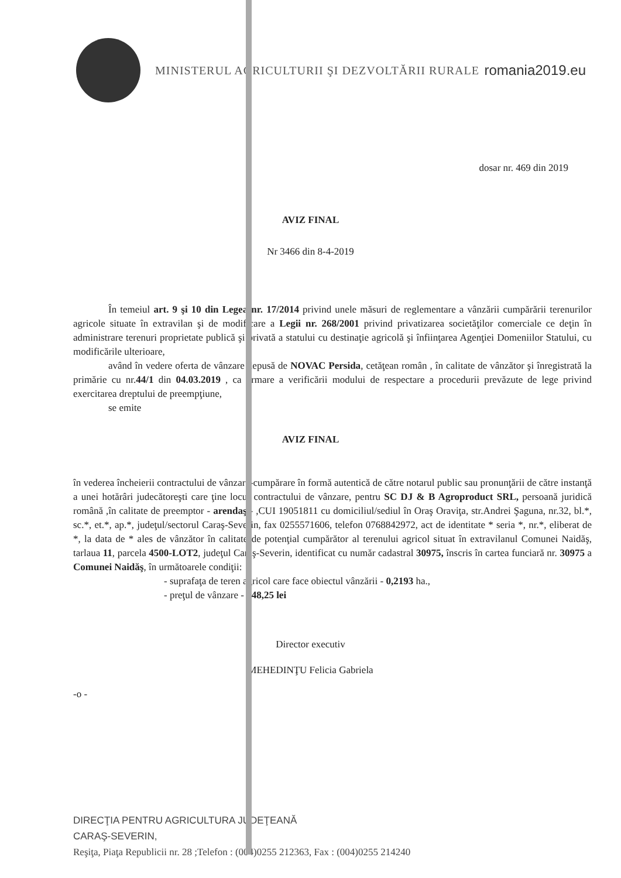MINISTERUL AGRICULTURII ŞI DEZVOLTĂRII RURALE
romania2019.eu
dosar nr. 469 din 2019
AVIZ FINAL
Nr 3466 din 8-4-2019
În temeiul art. 9 şi 10 din Legea nr. 17/2014 privind unele măsuri de reglementare a vânzării cumpărării terenurilor agricole situate în extravilan şi de modificare a Legii nr. 268/2001 privind privatizarea societăţilor comerciale ce deţin în administrare terenuri proprietate publică şi privată a statului cu destinaţie agricolă şi înfiinţarea Agenţiei Domeniilor Statului, cu modificările ulterioare,
având în vedere oferta de vânzare depusă de NOVAC Persida, cetăţean român , în calitate de vânzător şi înregistrată la primărie cu nr.44/1 din 04.03.2019 , ca urmare a verificării modului de respectare a procedurii prevăzute de lege privind exercitarea dreptului de preempţiune,
se emite
AVIZ FINAL
în vederea încheierii contractului de vânzare-cumpărare în formă autentică de către notarul public sau pronunţării de către instanţă a unei hotărâri judecătoreşti care ţine locul contractului de vânzare, pentru SC DJ & B Agroproduct SRL, persoană juridică română ,în calitate de preemptor - arendaş - ,CUI 19051811 cu domiciliul/sediul în Oraş Oraviţa, str.Andrei Şaguna, nr.32, bl.*, sc.*, et.*, ap.*, judeţul/sectorul Caraş-Severin, fax 0255571606, telefon 0768842972, act de identitate * seria *, nr.*, eliberat de *, la data de * ales de vânzător în calitate de potenţial cumpărător al terenului agricol situat în extravilanul Comunei Naidăş, tarlaua 11, parcela 4500-LOT2, judeţul Caraş-Severin, identificat cu număr cadastral 30975, înscris în cartea funciară nr. 30975 a Comunei Naidăş, în următoarele condiţii:
- suprafaţa de teren agricol care face obiectul vânzării - 0,2193 ha.,
- preţul de vânzare - 548,25 lei
Director executiv
MEHEDINŢU Felicia Gabriela
-o -
DIRECŢIA PENTRU AGRICULTURA JUDEŢEANĂ
CARAŞ-SEVERIN,
Reşiţa, Piaţa Republicii nr. 28 ;Telefon : (004)0255 212363, Fax : (004)0255 214240